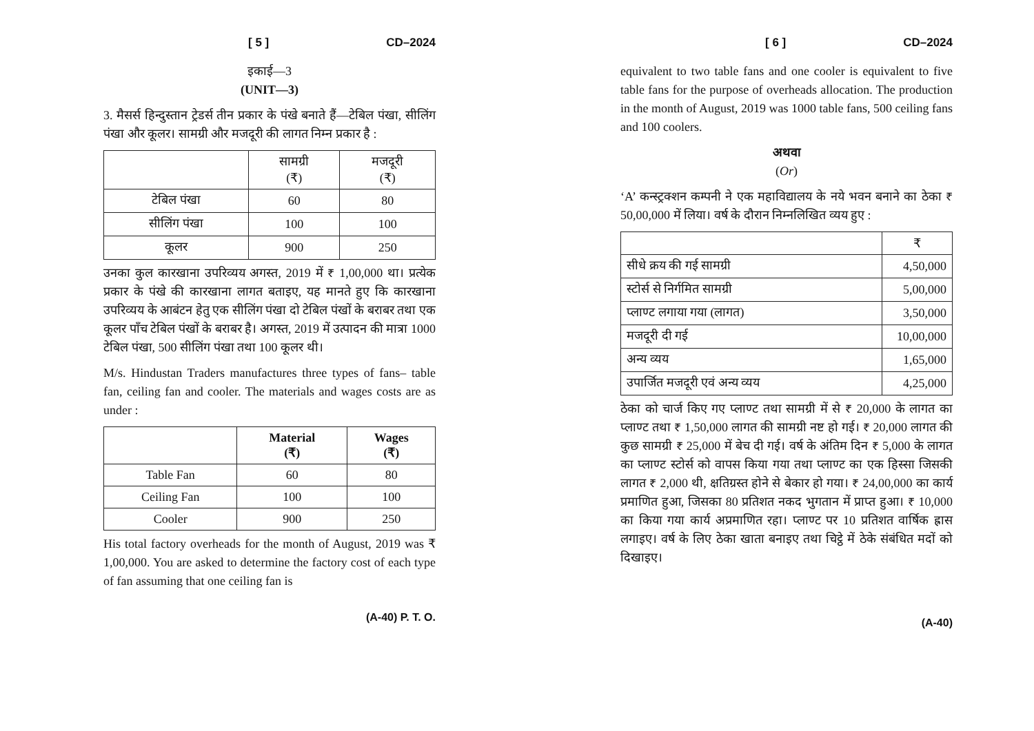[ 5 ] CD–2024
इकाई—3
(UNIT—3)
3. मैसर्स हिन्दुस्तान ट्रेडर्स तीन प्रकार के पंखे बनाते हैं—टेबिल पंखा, सीलिंग पंखा और कूलर। सामग्री और मजदूरी की लागत निम्न प्रकार है :
| | सामग्री (₹) | मजदूरी (₹) |
| --- | --- | --- |
| टेबिल पंखा | 60 | 80 |
| सीलिंग पंखा | 100 | 100 |
| कूलर | 900 | 250 |
उनका कुल कारखाना उपरिव्यय अगस्त, 2019 में ₹ 1,00,000 था। प्रत्येक प्रकार के पंखे की कारखाना लागत बताइए, यह मानते हुए कि कारखाना उपरिव्यय के आबंटन हेतु एक सीलिंग पंखा दो टेबिल पंखों के बराबर तथा एक कूलर पाँच टेबिल पंखों के बराबर है। अगस्त, 2019 में उत्पादन की मात्रा 1000 टेबिल पंखा, 500 सीलिंग पंखा तथा 100 कूलर थी।
M/s. Hindustan Traders manufactures three types of fans– table fan, ceiling fan and cooler. The materials and wages costs are as under :
| | Material (₹) | Wages (₹) |
| --- | --- | --- |
| Table Fan | 60 | 80 |
| Ceiling Fan | 100 | 100 |
| Cooler | 900 | 250 |
His total factory overheads for the month of August, 2019 was ₹ 1,00,000. You are asked to determine the factory cost of each type of fan assuming that one ceiling fan is
(A-40) P. T. O.
[ 6 ] CD–2024
equivalent to two table fans and one cooler is equivalent to five table fans for the purpose of overheads allocation. The production in the month of August, 2019 was 1000 table fans, 500 ceiling fans and 100 coolers.
अथवा
(Or)
‘A’ कन्स्ट्रक्शन कम्पनी ने एक महाविद्यालय के नये भवन बनाने का ठेका ₹ 50,00,000 में लिया। वर्ष के दौरान निम्नलिखित व्यय हुए :
| | ₹ |
| --- | --- |
| सीधे क्रय की गई सामग्री | 4,50,000 |
| स्टोर्स से निर्गमित सामग्री | 5,00,000 |
| प्लाण्ट लगाया गया (लागत) | 3,50,000 |
| मजदूरी दी गई | 10,00,000 |
| अन्य व्यय | 1,65,000 |
| उपार्जित मजदूरी एवं अन्य व्यय | 4,25,000 |
ठेका को चार्ज किए गए प्लाण्ट तथा सामग्री में से ₹ 20,000 के लागत का प्लाण्ट तथा ₹ 1,50,000 लागत की सामग्री नष्ट हो गई। ₹ 20,000 लागत की कुछ सामग्री ₹ 25,000 में बेच दी गई। वर्ष के अंतिम दिन ₹ 5,000 के लागत का प्लाण्ट स्टोर्स को वापस किया गया तथा प्लाण्ट का एक हिस्सा जिसकी लागत ₹ 2,000 थी, क्षतिग्रस्त होने से बेकार हो गया। ₹ 24,00,000 का कार्य प्रमाणित हुआ, जिसका 80 प्रतिशत नकद भुगतान में प्राप्त हुआ। ₹ 10,000 का किया गया कार्य अप्रमाणित रहा। प्लाण्ट पर 10 प्रतिशत वार्षिक ह्रास लगाइए। वर्ष के लिए ठेका खाता बनाइए तथा चिट्ठे में ठेके संबंधित मदों को दिखाइए।
(A-40)